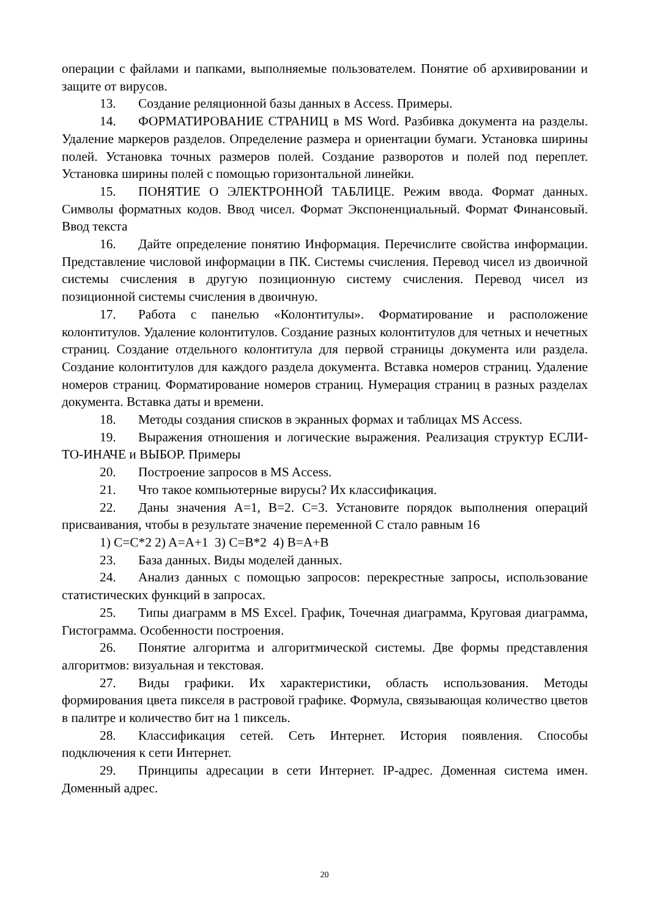операции с файлами и папками, выполняемые пользователем. Понятие об архивировании и защите от вирусов.
13. Создание реляционной базы данных в Access. Примеры.
14. ФОРМАТИРОВАНИЕ СТРАНИЦ в MS Word. Разбивка документа на разделы. Удаление маркеров разделов. Определение размера и ориентации бумаги. Установка ширины полей. Установка точных размеров полей. Создание разворотов и полей под переплет. Установка ширины полей с помощью горизонтальной линейки.
15. ПОНЯТИЕ О ЭЛЕКТРОННОЙ ТАБЛИЦЕ. Режим ввода. Формат данных. Символы форматных кодов. Ввод чисел. Формат Экспоненциальный. Формат Финансовый. Ввод текста
16. Дайте определение понятию Информация. Перечислите свойства информации. Представление числовой информации в ПК. Системы счисления. Перевод чисел из двоичной системы счисления в другую позиционную систему счисления. Перевод чисел из позиционной системы счисления в двоичную.
17. Работа с панелью «Колонтитулы». Форматирование и расположение колонтитулов. Удаление колонтитулов. Создание разных колонтитулов для четных и нечетных страниц. Создание отдельного колонтитула для первой страницы документа или раздела. Создание колонтитулов для каждого раздела документа. Вставка номеров страниц. Удаление номеров страниц. Форматирование номеров страниц. Нумерация страниц в разных разделах документа. Вставка даты и времени.
18. Методы создания списков в экранных формах и таблицах MS Access.
19. Выражения отношения и логические выражения. Реализация структур ЕСЛИ-ТО-ИНАЧЕ и ВЫБОР. Примеры
20. Построение запросов в MS Access.
21. Что такое компьютерные вирусы? Их классификация.
22. Даны значения A=1, B=2. C=3. Установите порядок выполнения операций присваивания, чтобы в результате значение переменной С стало равным 16
1) C=C*2 2) A=A+1 3) C=B*2 4) B=A+B
23. База данных. Виды моделей данных.
24. Анализ данных с помощью запросов: перекрестные запросы, использование статистических функций в запросах.
25. Типы диаграмм в MS Excel. График, Точечная диаграмма, Круговая диаграмма, Гистограмма. Особенности построения.
26. Понятие алгоритма и алгоритмической системы. Две формы представления алгоритмов: визуальная и текстовая.
27. Виды графики. Их характеристики, область использования. Методы формирования цвета пикселя в растровой графике. Формула, связывающая количество цветов в палитре и количество бит на 1 пиксель.
28. Классификация сетей. Сеть Интернет. История появления. Способы подключения к сети Интернет.
29. Принципы адресации в сети Интернет. IP-адрес. Доменная система имен. Доменный адрес.
20